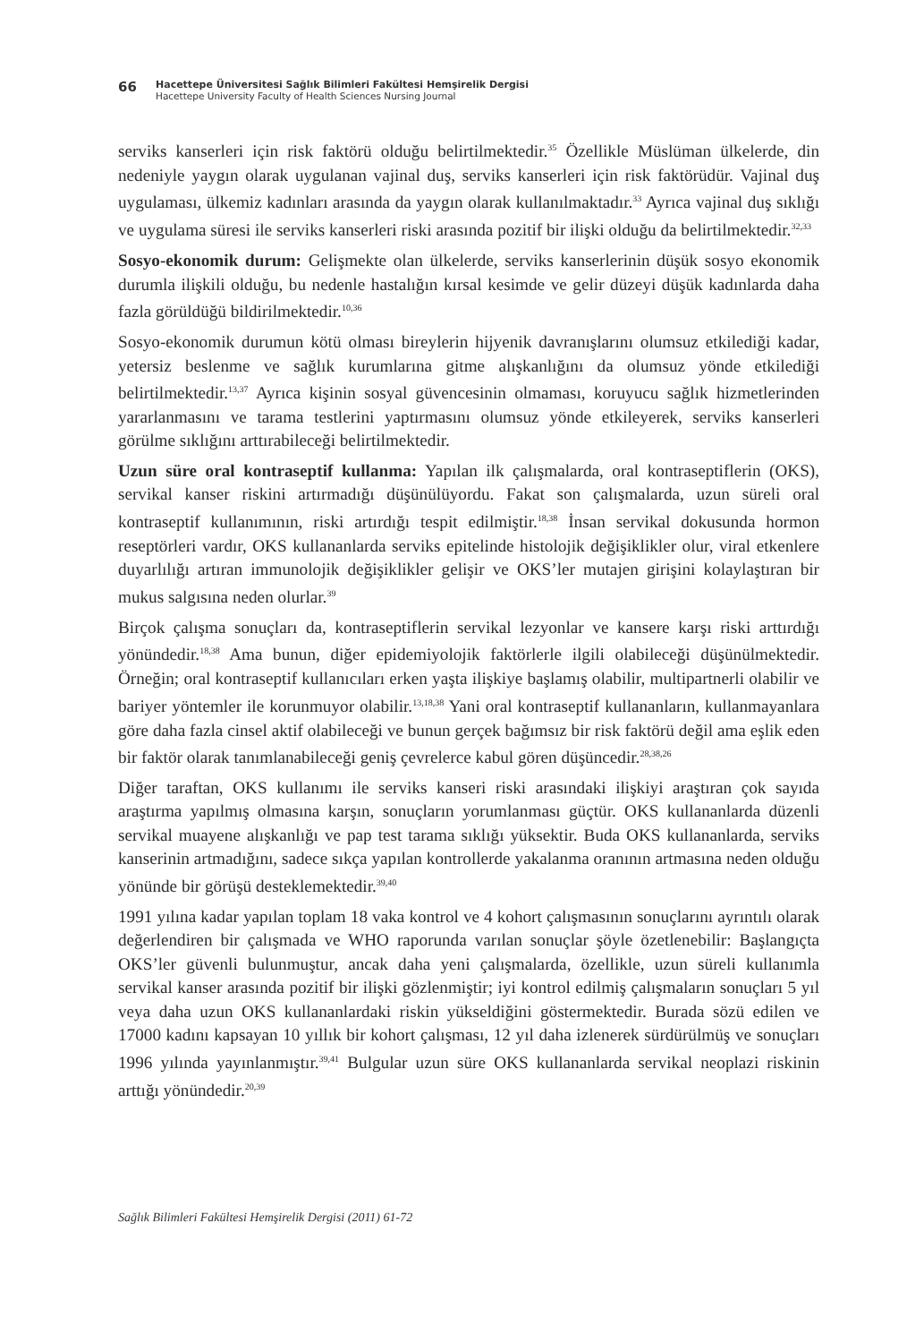66
Hacettepe Üniversitesi Sağlık Bilimleri Fakültesi Hemşirelik Dergisi
Hacettepe University Faculty of Health Sciences Nursing Journal
serviks kanserleri için risk faktörü olduğu belirtilmektedir.<sup>35</sup> Özellikle Müslüman ülkelerde, din nedeniyle yaygın olarak uygulanan vajinal duş, serviks kanserleri için risk faktörüdür. Vajinal duş uygulaması, ülkemiz kadınları arasında da yaygın olarak kullanılmaktadır.<sup>33</sup> Ayrıca vajinal duş sıklığı ve uygulama süresi ile serviks kanserleri riski arasında pozitif bir ilişki olduğu da belirtilmektedir.<sup>32,33</sup>
Sosyo-ekonomik durum: Gelişmekte olan ülkelerde, serviks kanserlerinin düşük sosyo ekonomik durumla ilişkili olduğu, bu nedenle hastalığın kırsal kesimde ve gelir düzeyi düşük kadınlarda daha fazla görüldüğü bildirilmektedir.<sup>10,36</sup>
Sosyo-ekonomik durumun kötü olması bireylerin hijyenik davranışlarını olumsuz etkilediği kadar, yetersiz beslenme ve sağlık kurumlarına gitme alışkanlığını da olumsuz yönde etkilediği belirtilmektedir.<sup>13,37</sup> Ayrıca kişinin sosyal güvencesinin olmaması, koruyucu sağlık hizmetlerinden yararlanmasını ve tarama testlerini yaptırmasını olumsuz yönde etkileyerek, serviks kanserleri görülme sıklığını arttırabileceği belirtilmektedir.
Uzun süre oral kontraseptif kullanma: Yapılan ilk çalışmalarda, oral kontraseptiflerin (OKS), servikal kanser riskini artırmadığı düşünülüyordu. Fakat son çalışmalarda, uzun süreli oral kontraseptif kullanımının, riski artırdığı tespit edilmiştir.<sup>18,38</sup> İnsan servikal dokusunda hormon reseptörleri vardır, OKS kullananlarda serviks epitelinde histolojik değişiklikler olur, viral etkenlere duyarlılığı artıran immunolojik değişiklikler gelişir ve OKS’ler mutajen girişini kolaylaştıran bir mukus salgısına neden olurlar.<sup>39</sup>
Birçok çalışma sonuçları da, kontraseptiflerin servikal lezyonlar ve kansere karşı riski arttırdığı yönündedir.<sup>18,38</sup> Ama bunun, diğer epidemiyolojik faktörlerle ilgili olabileceği düşünülmektedir. Örneğin; oral kontraseptif kullanıcıları erken yaşta ilişkiye başlamış olabilir, multipartnerli olabilir ve bariyer yöntemler ile korunmuyor olabilir.<sup>13,18,38</sup> Yani oral kontraseptif kullananların, kullanmayanlara göre daha fazla cinsel aktif olabileceği ve bunun gerçek bağımsız bir risk faktörü değil ama eşlik eden bir faktör olarak tanımlanabileceği geniş çevrelerce kabul gören düşüncedir.<sup>28,38,26</sup>
Diğer taraftan, OKS kullanımı ile serviks kanseri riski arasındaki ilişkiyi araştıran çok sayıda araştırma yapılmış olmasına karşın, sonuçların yorumlanması güçtür. OKS kullananlarda düzenli servikal muayene alışkanlığı ve pap test tarama sıklığı yüksektir. Buda OKS kullananlarda, serviks kanserinin artmadığını, sadece sıkça yapılan kontrollerde yakalanma oranının artmasına neden olduğu yönünde bir görüşü desteklemektedir.<sup>39,40</sup>
1991 yılına kadar yapılan toplam 18 vaka kontrol ve 4 kohort çalışmasının sonuçlarını ayrıntılı olarak değerlendiren bir çalışmada ve WHO raporunda varılan sonuçlar şöyle özetlenebilir: Başlangıçta OKS’ler güvenli bulunmuştur, ancak daha yeni çalışmalarda, özellikle, uzun süreli kullanımla servikal kanser arasında pozitif bir ilişki gözlenmiştir; iyi kontrol edilmiş çalışmaların sonuçları 5 yıl veya daha uzun OKS kullananlardaki riskin yükseldiğini göstermektedir. Burada sözü edilen ve 17000 kadını kapsayan 10 yıllık bir kohort çalışması, 12 yıl daha izlenerek sürdürülmüş ve sonuçları 1996 yılında yayınlanmıştır.<sup>39,41</sup> Bulgular uzun süre OKS kullananlarda servikal neoplazi riskinin arttığı yönündedir.<sup>20,39</sup>
Sağlık Bilimleri Fakültesi Hemşirelik Dergisi (2011) 61-72